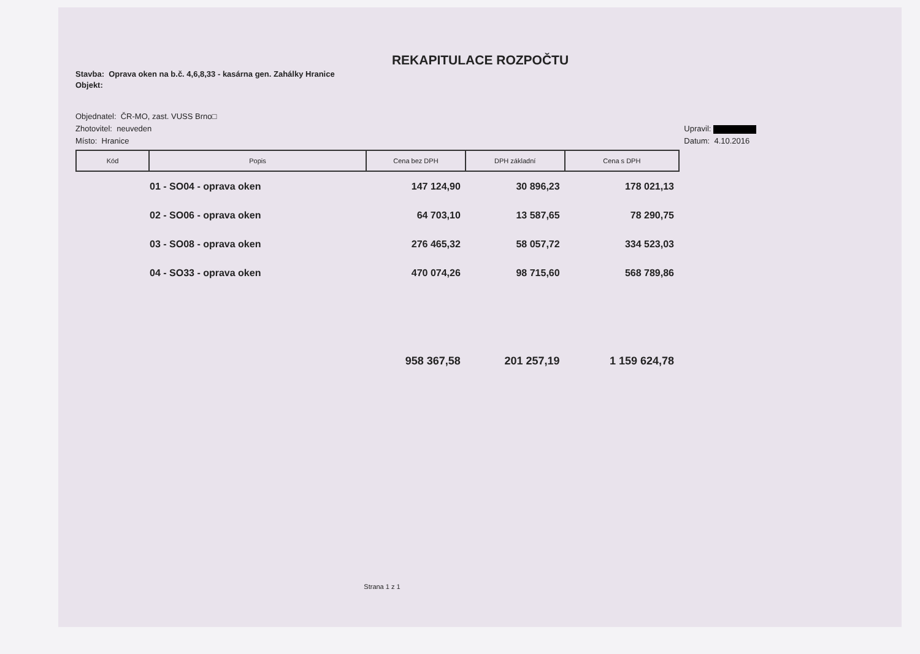REKAPITULACE ROZPOČTU
Stavba: Oprava oken na b.č. 4,6,8,33 - kasárna gen. Zahálky Hranice
Objekt:
Objednatel: ČR-MO, zast. VUSS Brno□
Zhotovitel: neuveden
Místo: Hranice
Upravil:
Datum: 4.10.2016
| Kód | Popis | Cena bez DPH | DPH základní | Cena s DPH |
| --- | --- | --- | --- | --- |
| | 01 - SO04 - oprava oken | 147 124,90 | 30 896,23 | 178 021,13 |
| | 02 - SO06 - oprava oken | 64 703,10 | 13 587,65 | 78 290,75 |
| | 03 - SO08 - oprava oken | 276 465,32 | 58 057,72 | 334 523,03 |
| | 04 - SO33 - oprava oken | 470 074,26 | 98 715,60 | 568 789,86 |
| | | 958 367,58 | 201 257,19 | 1 159 624,78 |
Strana 1 z 1